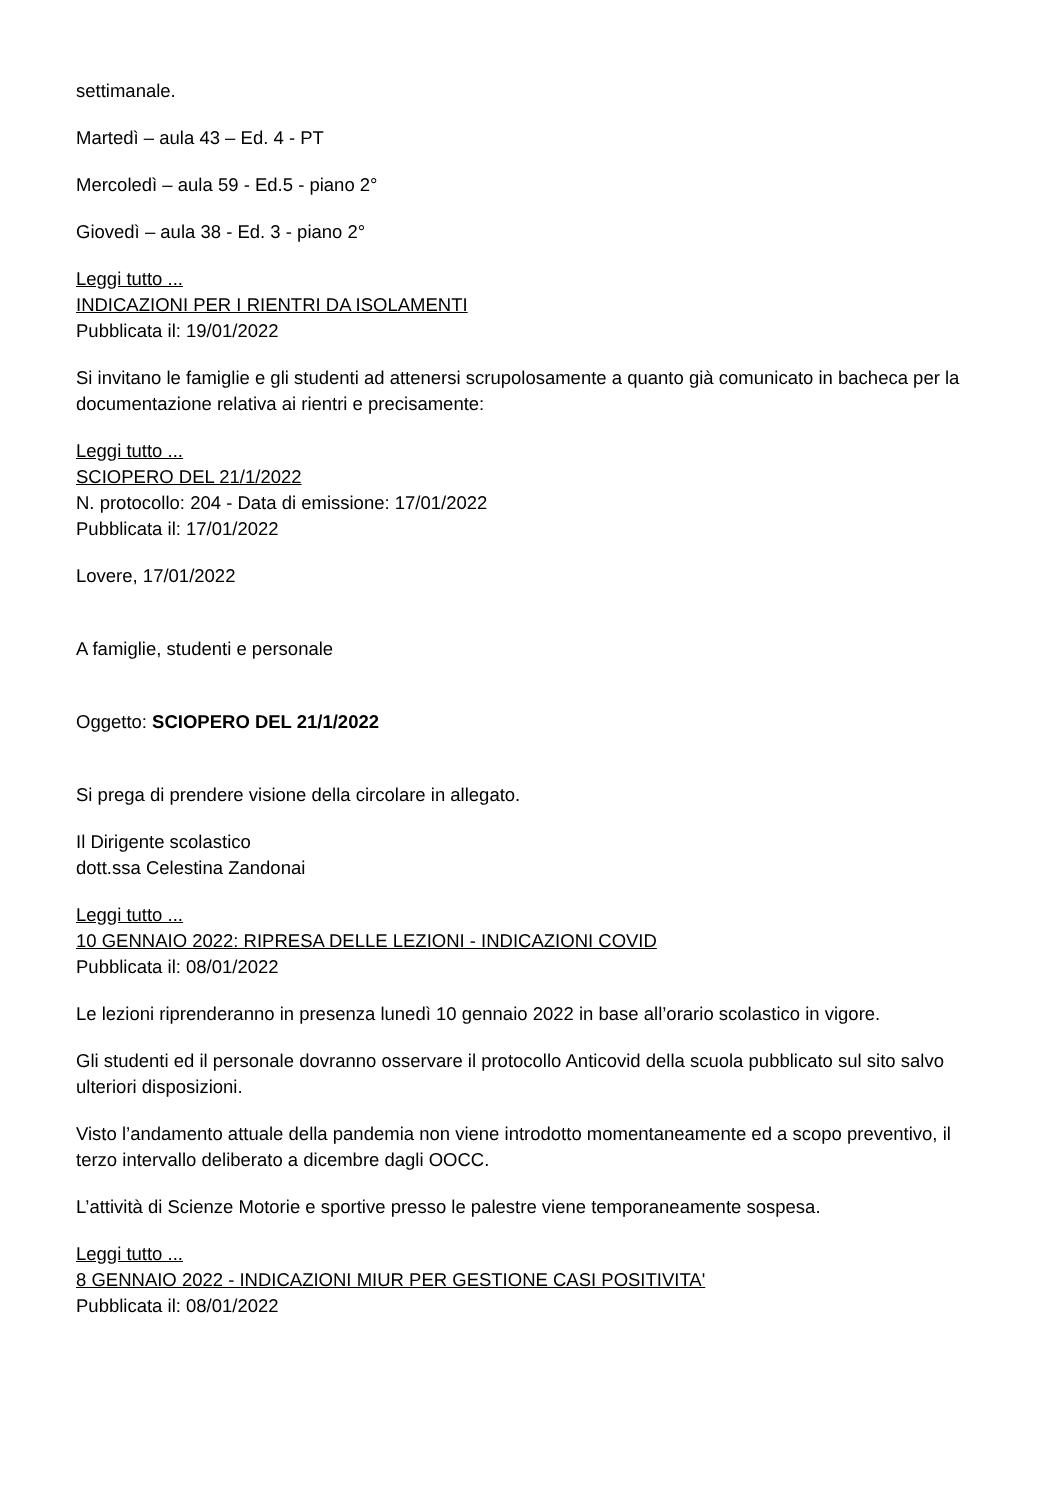settimanale.
Martedì – aula 43 – Ed. 4 - PT
Mercoledì – aula 59 - Ed.5 - piano 2°
Giovedì – aula 38 - Ed. 3 - piano 2°
Leggi tutto ...
INDICAZIONI PER I RIENTRI DA ISOLAMENTI
Pubblicata il: 19/01/2022
Si invitano le famiglie e gli studenti ad attenersi scrupolosamente a quanto già comunicato in bacheca per la documentazione relativa ai rientri e precisamente:
Leggi tutto ...
SCIOPERO DEL 21/1/2022
N. protocollo: 204 - Data di emissione: 17/01/2022
Pubblicata il: 17/01/2022
Lovere, 17/01/2022
A famiglie, studenti e personale
Oggetto: SCIOPERO DEL 21/1/2022
Si prega di prendere visione della circolare in allegato.
Il Dirigente scolastico
dott.ssa Celestina Zandonai
Leggi tutto ...
10 GENNAIO 2022: RIPRESA DELLE LEZIONI - INDICAZIONI COVID
Pubblicata il: 08/01/2022
Le lezioni riprenderanno in presenza lunedì 10 gennaio 2022 in base all’orario scolastico in vigore.
Gli studenti ed il personale dovranno osservare il protocollo Anticovid della scuola pubblicato sul sito salvo ulteriori disposizioni.
Visto l’andamento attuale della pandemia non viene introdotto momentaneamente ed a scopo preventivo, il terzo intervallo deliberato a dicembre dagli OOCC.
L’attività di Scienze Motorie e sportive presso le palestre viene temporaneamente sospesa.
Leggi tutto ...
8 GENNAIO 2022 - INDICAZIONI MIUR PER GESTIONE CASI POSITIVITA'
Pubblicata il: 08/01/2022